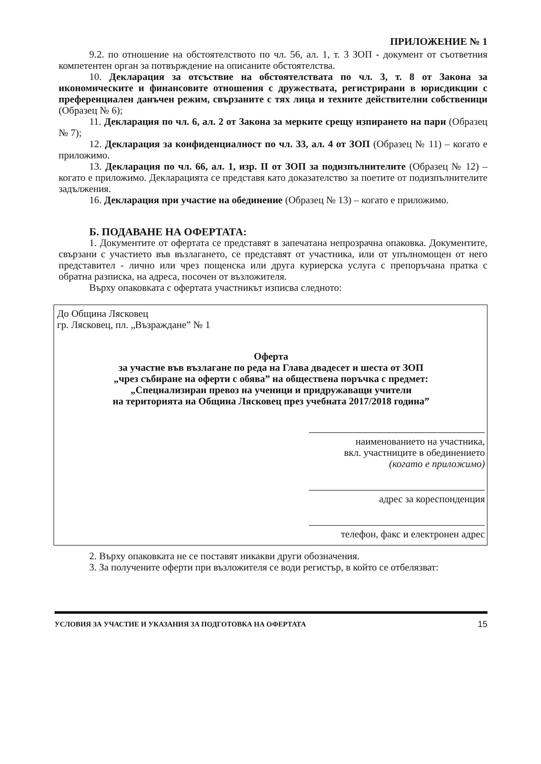ПРИЛОЖЕНИЕ № 1
9.2. по отношение на обстоятелството по чл. 56, ал. 1, т. 3 ЗОП - документ от съответния компетентен орган за потвърждение на описаните обстоятелства.
10. Декларация за отсъствие на обстоятелствата по чл. 3, т. 8 от Закона за икономическите и финансовите отношения с дружествата, регистрирани в юрисдикции с преференциален данъчен режим, свързаните с тях лица и техните действителни собственици (Образец № 6);
11. Декларация по чл. 6, ал. 2 от Закона за мерките срещу изпирането на пари (Образец № 7);
12. Декларация за конфиденциалност по чл. 33, ал. 4 от ЗОП (Образец № 11) – когато е приложимо.
13. Декларация по чл. 66, ал. 1, изр. II от ЗОП за подизпълнителите (Образец № 12) – когато е приложимо. Декларацията се представя като доказателство за поетите от подизпълнителите задължения.
16. Декларация при участие на обединение (Образец № 13) – когато е приложимо.
Б. ПОДАВАНЕ НА ОФЕРТАТА:
1. Документите от офертата се представят в запечатана непрозрачна опаковка. Документите, свързани с участието във възлагането, се представят от участника, или от упълномощен от него представител - лично или чрез пощенска или друга куриерска услуга с препоръчана пратка с обратна разписка, на адреса, посочен от възложителя.
Върху опаковката с офертата участникът изписва следното:
До Община Лясковец
гр. Лясковец, пл. „Възраждане” № 1
Оферта
за участие във възлагане по реда на Глава двадесет и шеста от ЗОП
„чрез събиране на оферти с обява” на обществена поръчка с предмет:
„Специализиран превоз на ученици и придружаващи учители
на територията на Община Лясковец през учебната 2017/2018 година”
наименованието на участника,
вкл. участниците в обединението
(когато е приложимо)
адрес за кореспонденция
телефон, факс и електронен адрес
2. Върху опаковката не се поставят никакви други обозначения.
3. За получените оферти при възложителя се води регистър, в който се отбелязват:
УСЛОВИЯ ЗА УЧАСТИЕ И УКАЗАНИЯ ЗА ПОДГОТОВКА НА ОФЕРТАТА 15